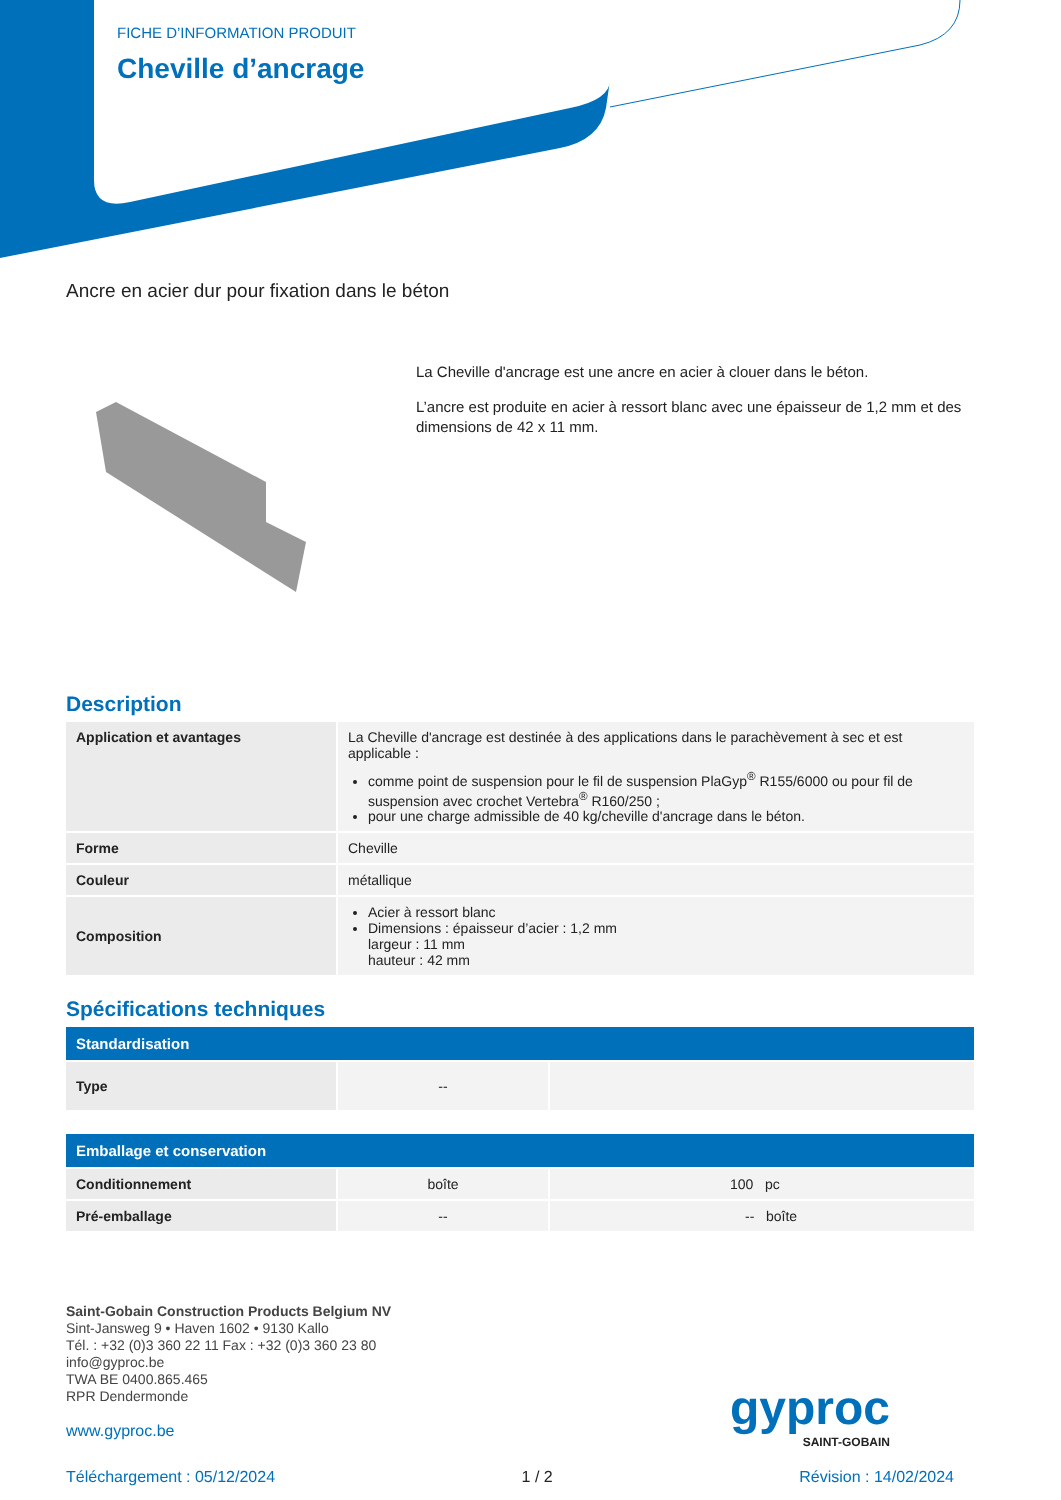FICHE D’INFORMATION PRODUIT
Cheville d’ancrage
Ancre en acier dur pour fixation dans le béton
La Cheville d'ancrage est une ancre en acier à clouer dans le béton.
L’ancre est produite en acier à ressort blanc avec une épaisseur de 1,2 mm et des dimensions de 42 x 11 mm.
Description
| Application et avantages | La Cheville d'ancrage est destinée à des applications dans le parachèvement à sec et est applicable : comme point de suspension pour le fil de suspension PlaGyp<sup>®</sup> R155/6000 ou pour fil de suspension avec crochet Vertebra<sup>®</sup> R160/250 ; pour une charge admissible de 40 kg/cheville d'ancrage dans le béton. |
| Forme | Cheville |
| Couleur | métallique |
| Composition | Acier à ressort blanc Dimensions : épaisseur d’acier : 1,2 mm largeur : 11 mm hauteur : 42 mm |
Spécifications techniques
| Standardisation | | |
| --- | --- | --- |
| Type | -- | |
| Emballage et conservation | | |
| --- | --- | --- |
| Conditionnement | boîte | 100 pc |
| Pré-emballage | -- | -- boîte |
Saint-Gobain Construction Products Belgium NV
Sint-Jansweg 9 • Haven 1602 • 9130 Kallo
Tél. : +32 (0)3 360 22 11 Fax : +32 (0)3 360 23 80
info@gyproc.be
TWA BE 0400.865.465
RPR Dendermonde
www.gyproc.be
gyproc
SAINT-GOBAIN
Téléchargement : 05/12/2024 1 / 2 Révision : 14/02/2024